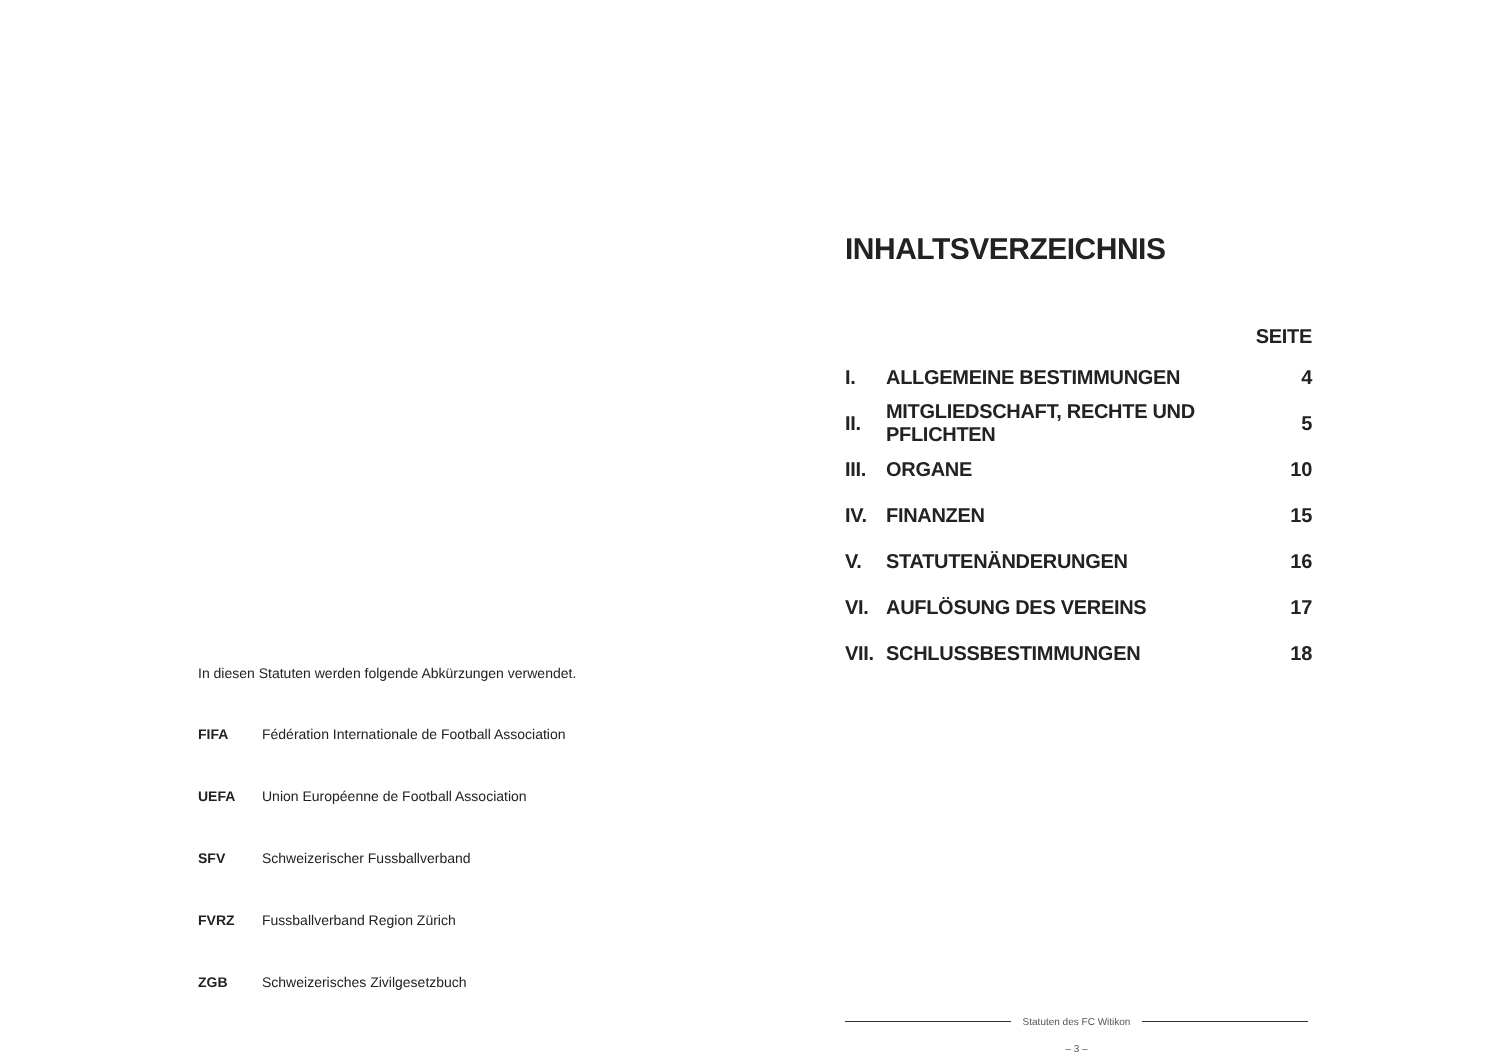In diesen Statuten werden folgende Abkürzungen verwendet.
| FIFA | Fédération Internationale de Football Association |
| UEFA | Union Européenne de Football Association |
| SFV | Schweizerischer Fussballverband |
| FVRZ | Fussballverband Region Zürich |
| ZGB | Schweizerisches Zivilgesetzbuch |
INHALTSVERZEICHNIS
| SEITE | | |
| --- | --- | --- |
| I. | ALLGEMEINE BESTIMMUNGEN | 4 |
| II. | MITGLIEDSCHAFT, RECHTE UND PFLICHTEN | 5 |
| III. | ORGANE | 10 |
| IV. | FINANZEN | 15 |
| V. | STATUTENÄNDERUNGEN | 16 |
| VI. | AUFLÖSUNG DES VEREINS | 17 |
| VII. | SCHLUSSBESTIMMUNGEN | 18 |
Statuten des FC Witikon
– 3 –